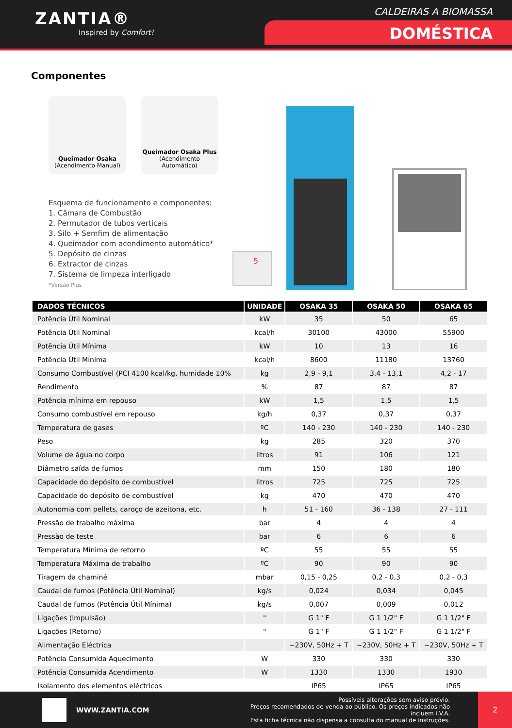ZANTIA®
Inspired by Comfort!
CALDEIRAS A BIOMASSA
DOMÉSTICA
Componentes
Queimador Osaka
(Acendimento Manual)
Queimador Osaka Plus
(Acendimento Automático)
Esquema de funcionamento e componentes:
1. Câmara de Combustão
2. Permutador de tubos verticais
3. Silo + Semfim de alimentação
4. Queimador com acendimento automático*
5. Depósito de cinzas
6. Extractor de cinzas
7. Sistema de limpeza interligado
*Versão Plus
5
| DADOS TÉCNICOS | UNIDADE | OSAKA 35 | OSAKA 50 | OSAKA 65 |
| --- | --- | --- | --- | --- |
| Potência Útil Nominal | kW | 35 | 50 | 65 |
| Potência Útil Nominal | kcal/h | 30100 | 43000 | 55900 |
| Potência Útil Mínima | kW | 10 | 13 | 16 |
| Potência Útil Mínima | kcal/h | 8600 | 11180 | 13760 |
| Consumo Combustível (PCI 4100 kcal/kg, humidade 10% | kg | 2,9 - 9,1 | 3,4 - 13,1 | 4,2 - 17 |
| Rendimento | % | 87 | 87 | 87 |
| Potência mínima em repouso | kW | 1,5 | 1,5 | 1,5 |
| Consumo combustível em repouso | kg/h | 0,37 | 0,37 | 0,37 |
| Temperatura de gases | ºC | 140 - 230 | 140 - 230 | 140 - 230 |
| Peso | kg | 285 | 320 | 370 |
| Volume de água no corpo | litros | 91 | 106 | 121 |
| Diâmetro saída de fumos | mm | 150 | 180 | 180 |
| Capacidade do depósito de combustível | litros | 725 | 725 | 725 |
| Capacidade do depósito de combustível | kg | 470 | 470 | 470 |
| Autonomia com pellets, caroço de azeitona, etc. | h | 51 - 160 | 36 - 138 | 27 - 111 |
| Pressão de trabalho máxima | bar | 4 | 4 | 4 |
| Pressão de teste | bar | 6 | 6 | 6 |
| Temperatura Mínima de retorno | ºC | 55 | 55 | 55 |
| Temperatura Máxima de trabalho | ºC | 90 | 90 | 90 |
| Tiragem da chaminé | mbar | 0,15 - 0,25 | 0,2 - 0,3 | 0,2 - 0,3 |
| Caudal de fumos (Potência Útil Nominal) | kg/s | 0,024 | 0,034 | 0,045 |
| Caudal de fumos (Potência Útil Mínima) | kg/s | 0,007 | 0,009 | 0,012 |
| Ligações (Impulsão) | " | G 1" F | G 1 1/2" F | G 1 1/2" F |
| Ligações (Retorno) | " | G 1" F | G 1 1/2" F | G 1 1/2" F |
| Alimentação Eléctrica | | ~230V, 50Hz + T | ~230V, 50Hz + T | ~230V, 50Hz + T |
| Potência Consumida Aquecimento | W | 330 | 330 | 330 |
| Potência Consumida Acendimento | W | 1330 | 1330 | 1930 |
| Isolamento dos elementos eléctricos | | IP65 | IP65 | IP65 |
WWW.ZANTIA.COM
Possíveis alterações sem aviso prévio.
Preços recomendados de venda ao público. Os preços indicados não incluem i.V.A.
Esta ficha técnica não dispensa a consulta do manual de instruções.
2